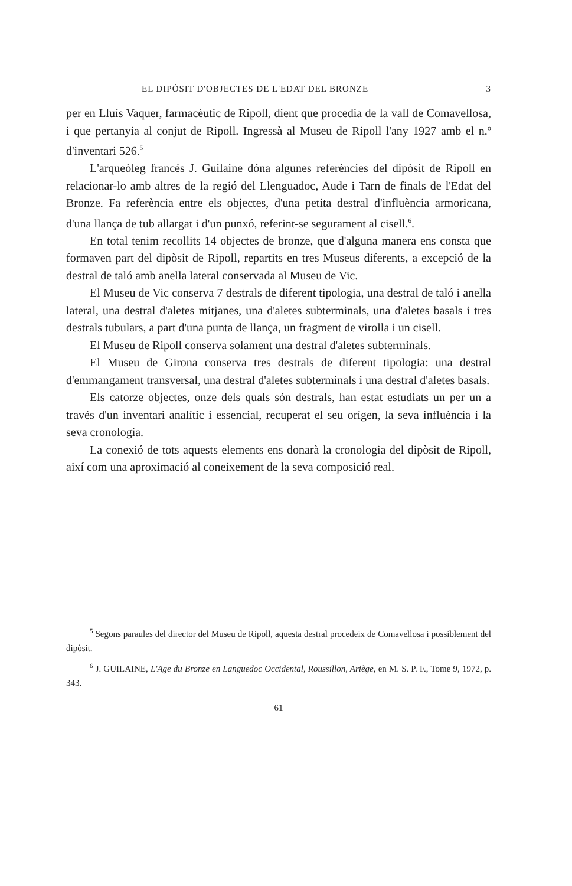EL DIPÒSIT D'OBJECTES DE L'EDAT DEL BRONZE 3
per en Lluís Vaquer, farmacèutic de Ripoll, dient que procedia de la vall de Comavellosa, i que pertanyia al conjut de Ripoll. Ingressà al Museu de Ripoll l'any 1927 amb el n.º d'inventari 526.<sup>5</sup>
L'arqueòleg francés J. Guilaine dóna algunes referències del dipòsit de Ripoll en relacionar-lo amb altres de la regió del Llenguadoc, Aude i Tarn de finals de l'Edat del Bronze. Fa referència entre els objectes, d'una petita destral d'influència armoricana, d'una llança de tub allargat i d'un punxó, referint-se segurament al cisell.<sup>6</sup>.
En total tenim recollits 14 objectes de bronze, que d'alguna manera ens consta que formaven part del dipòsit de Ripoll, repartits en tres Museus diferents, a excepció de la destral de taló amb anella lateral conservada al Museu de Vic.
El Museu de Vic conserva 7 destrals de diferent tipologia, una destral de taló i anella lateral, una destral d'aletes mitjanes, una d'aletes subterminals, una d'aletes basals i tres destrals tubulars, a part d'una punta de llança, un fragment de virolla i un cisell.
El Museu de Ripoll conserva solament una destral d'aletes subterminals.
El Museu de Girona conserva tres destrals de diferent tipologia: una destral d'emmangament transversal, una destral d'aletes subterminals i una destral d'aletes basals.
Els catorze objectes, onze dels quals són destrals, han estat estudiats un per un a través d'un inventari analític i essencial, recuperat el seu orígen, la seva influència i la seva cronologia.
La conexió de tots aquests elements ens donarà la cronologia del dipòsit de Ripoll, així com una aproximació al coneixement de la seva composició real.
<sup>5</sup> Segons paraules del director del Museu de Ripoll, aquesta destral procedeix de Comavellosa i possiblement del dipòsit.
<sup>6</sup> J. GUILAINE, L'Age du Bronze en Languedoc Occidental, Roussillon, Ariège, en M. S. P. F., Tome 9, 1972, p. 343.
61